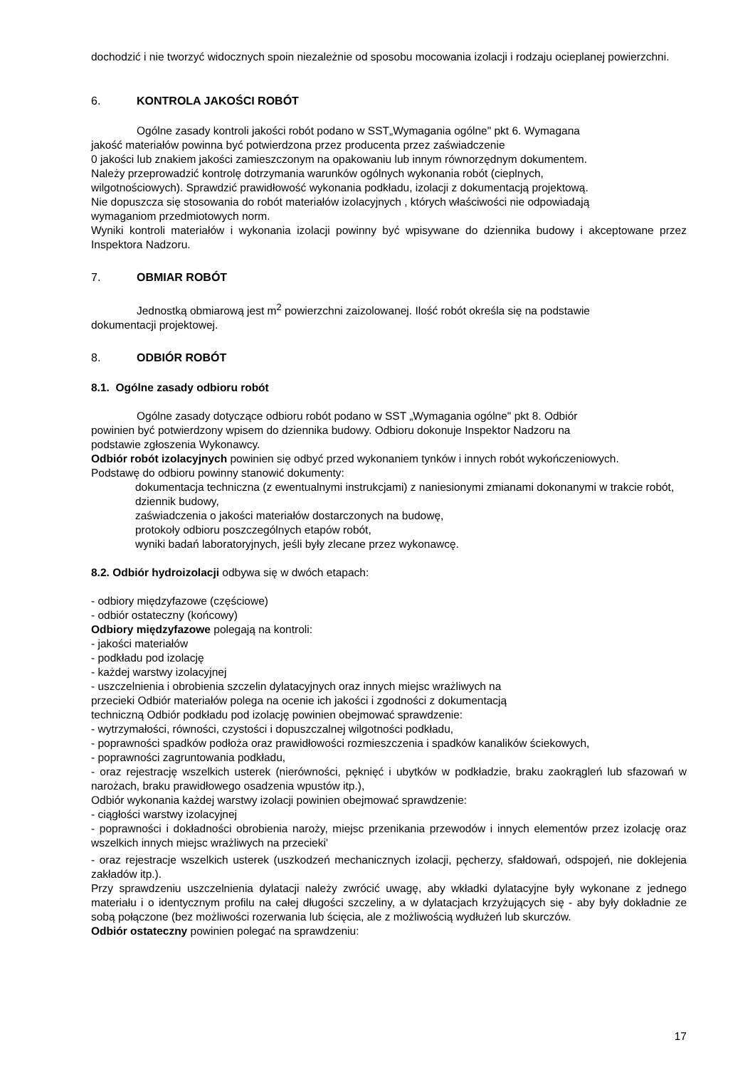dochodzić i nie tworzyć widocznych spoin niezależnie od sposobu mocowania izolacji i rodzaju ocieplanej powierzchni.
6. KONTROLA JAKOŚCI ROBÓT
Ogólne zasady kontroli jakości robót podano w SST„Wymagania ogólne" pkt 6. Wymagana
jakość materiałów powinna być potwierdzona przez producenta przez zaświadczenie
0 jakości lub znakiem jakości zamieszczonym na opakowaniu lub innym równorzędnym dokumentem.
Należy przeprowadzić kontrolę dotrzymania warunków ogólnych wykonania robót (cieplnych,
wilgotnościowych). Sprawdzić prawidłowość wykonania podkładu, izolacji z dokumentacją projektową.
Nie dopuszcza się stosowania do robót materiałów izolacyjnych , których właściwości nie odpowiadają
wymaganiom przedmiotowych norm.
Wyniki kontroli materiałów i wykonania izolacji powinny być wpisywane do dziennika budowy i akceptowane przez Inspektora Nadzoru.
7. OBMIAR ROBÓT
Jednostką obmiarową jest m<sup>2</sup> powierzchni zaizolowanej. Ilość robót określa się na podstawie
dokumentacji projektowej.
8. ODBIÓR ROBÓT
8.1. Ogólne zasady odbioru robót
Ogólne zasady dotyczące odbioru robót podano w SST „Wymagania ogólne" pkt 8. Odbiór
powinien być potwierdzony wpisem do dziennika budowy. Odbioru dokonuje Inspektor Nadzoru na
podstawie zgłoszenia Wykonawcy.
Odbiór robót izolacyjnych powinien się odbyć przed wykonaniem tynków i innych robót wykończeniowych.
Podstawę do odbioru powinny stanowić dokumenty:
dokumentacja techniczna (z ewentualnymi instrukcjami) z naniesionymi zmianami dokonanymi w trakcie robót, dziennik budowy,
zaświadczenia o jakości materiałów dostarczonych na budowę,
protokoły odbioru poszczególnych etapów robót,
wyniki badań laboratoryjnych, jeśli były zlecane przez wykonawcę.
8.2. Odbiór hydroizolacji odbywa się w dwóch etapach:
- odbiory międzyfazowe (częściowe)
- odbiór ostateczny (końcowy)
Odbiory międzyfazowe polegają na kontroli:
- jakości materiałów
- podkładu pod izolację
- każdej warstwy izolacyjnej
- uszczelnienia i obrobienia szczelin dylatacyjnych oraz innych miejsc wrażliwych na
przecieki Odbiór materiałów polega na ocenie ich jakości i zgodności z dokumentacją
techniczną Odbiór podkładu pod izolację powinien obejmować sprawdzenie:
- wytrzymałości, równości, czystości i dopuszczalnej wilgotności podkładu,
- poprawności spadków podłoża oraz prawidłowości rozmieszczenia i spadków kanalików ściekowych,
- poprawności zagruntowania podkładu,
- oraz rejestrację wszelkich usterek (nierówności, pęknięć i ubytków w podkładzie, braku zaokrągleń lub sfazowań w narożach, braku prawidłowego osadzenia wpustów itp.),
Odbiór wykonania każdej warstwy izolacji powinien obejmować sprawdzenie:
- ciągłości warstwy izolacyjnej
- poprawności i dokładności obrobienia naroży, miejsc przenikania przewodów i innych elementów przez izolację oraz wszelkich innych miejsc wrażliwych na przecieki'
- oraz rejestracje wszelkich usterek (uszkodzeń mechanicznych izolacji, pęcherzy, sfałdowań, odspojeń, nie doklejenia zakładów itp.).
Przy sprawdzeniu uszczelnienia dylatacji należy zwrócić uwagę, aby wkładki dylatacyjne były wykonane z jednego materiału i o identycznym profilu na całej długości szczeliny, a w dylatacjach krzyżujących się - aby były dokładnie ze sobą połączone (bez możliwości rozerwania lub ścięcia, ale z możliwością wydłużeń lub skurczów.
Odbiór ostateczny powinien polegać na sprawdzeniu:
17